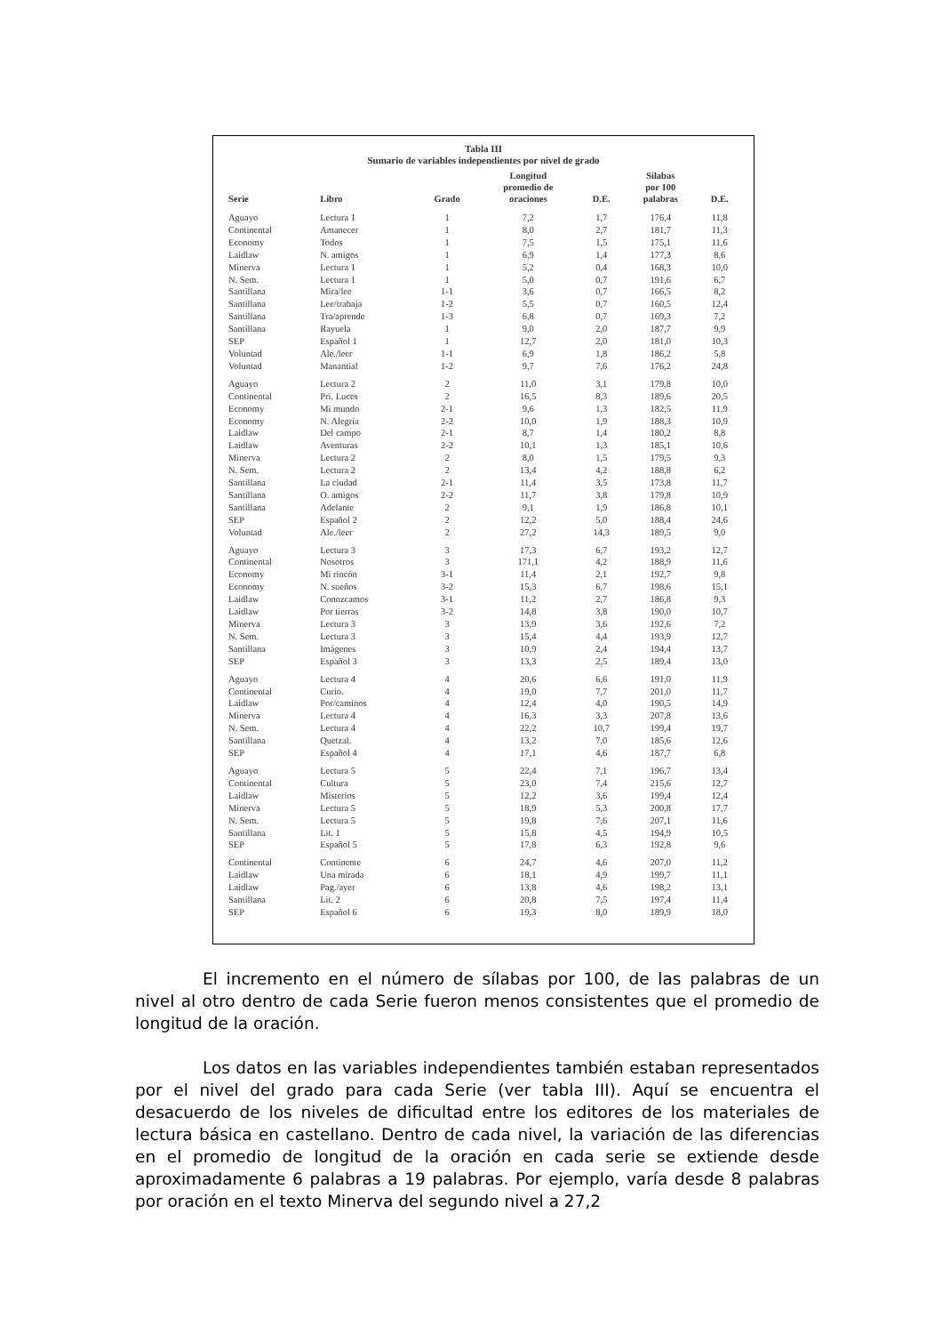Tabla III
Sumario de variables independientes por nivel de grado
| Serie | Libro | Grado | Longitud promedio de oraciones | D.E. | Sílabas por 100 palabras | D.E. |
| --- | --- | --- | --- | --- | --- | --- |
| Aguayo | Lectura 1 | 1 | 7,2 | 1,7 | 176,4 | 11,8 |
| Continental | Amanecer | 1 | 8,0 | 2,7 | 181,7 | 11,3 |
| Economy | Todos | 1 | 7,5 | 1,5 | 175,1 | 11,6 |
| Laidlaw | N. amigos | 1 | 6,9 | 1,4 | 177,3 | 8,6 |
| Minerva | Lectura 1 | 1 | 5,2 | 0,4 | 168,3 | 10,0 |
| N. Sem. | Lectura 1 | 1 | 5,0 | 0,7 | 191,6 | 6,7 |
| Santillana | Mira/lee | 1-1 | 3,6 | 0,7 | 166,5 | 8,2 |
| Santillana | Lee/trabaja | 1-2 | 5,5 | 0,7 | 160,5 | 12,4 |
| Santillana | Tra/aprende | 1-3 | 6,8 | 0,7 | 169,3 | 7,2 |
| Santillana | Rayuela | 1 | 9,0 | 2,0 | 187,7 | 9,9 |
| SEP | Español 1 | 1 | 12,7 | 2,0 | 181,0 | 10,3 |
| Voluntad | Ale./leer | 1-1 | 6,9 | 1,8 | 186,2 | 5,8 |
| Voluntad | Manantial | 1-2 | 9,7 | 7,6 | 176,2 | 24,8 |
| Aguayo | Lectura 2 | 2 | 11,0 | 3,1 | 179,8 | 10,0 |
| Continental | Pri. Luces | 2 | 16,5 | 8,3 | 189,6 | 20,5 |
| Economy | Mi mundo | 2-1 | 9,6 | 1,3 | 182,5 | 11,9 |
| Economy | N. Alegría | 2-2 | 10,0 | 1,9 | 188,3 | 10,9 |
| Laidlaw | Del campo | 2-1 | 8,7 | 1,4 | 180,2 | 8,8 |
| Laidlaw | Aventuras | 2-2 | 10,1 | 1,3 | 185,1 | 10,6 |
| Minerva | Lectura 2 | 2 | 8,0 | 1,5 | 179,5 | 9,3 |
| N. Sem. | Lectura 2 | 2 | 13,4 | 4,2 | 188,8 | 6,2 |
| Santillana | La ciudad | 2-1 | 11,4 | 3,5 | 173,8 | 11,7 |
| Santillana | O. amigos | 2-2 | 11,7 | 3,8 | 179,8 | 10,9 |
| Santillana | Adelante | 2 | 9,1 | 1,9 | 186,8 | 10,1 |
| SEP | Español 2 | 2 | 12,2 | 5,0 | 188,4 | 24,6 |
| Voluntad | Ale./leer | 2 | 27,2 | 14,3 | 189,5 | 9,0 |
| Aguayo | Lectura 3 | 3 | 17,3 | 6,7 | 193,2 | 12,7 |
| Continental | Nosotros | 3 | 171,1 | 4,2 | 188,9 | 11,6 |
| Economy | Mi rincón | 3-1 | 11,4 | 2,1 | 192,7 | 9,8 |
| Economy | N. sueños | 3-2 | 15,3 | 6,7 | 198,6 | 15,1 |
| Laidlaw | Conozcamos | 3-1 | 11,2 | 2,7 | 186,8 | 9,3 |
| Laidlaw | Por tierras | 3-2 | 14,8 | 3,8 | 190,0 | 10,7 |
| Minerva | Lectura 3 | 3 | 13,9 | 3,6 | 192,6 | 7,2 |
| N. Sem. | Lectura 3 | 3 | 15,4 | 4,4 | 193,9 | 12,7 |
| Santillana | Imágenes | 3 | 10,9 | 2,4 | 194,4 | 13,7 |
| SEP | Español 3 | 3 | 13,3 | 2,5 | 189,4 | 13,0 |
| Aguayo | Lectura 4 | 4 | 20,6 | 6,6 | 191,0 | 11,9 |
| Continental | Curio. | 4 | 19,0 | 7,7 | 201,0 | 11,7 |
| Laidlaw | Por/caminos | 4 | 12,4 | 4,0 | 190,5 | 14,9 |
| Minerva | Lectura 4 | 4 | 16,3 | 3,3 | 207,8 | 13,6 |
| N. Sem. | Lectura 4 | 4 | 22,2 | 10,7 | 199,4 | 19,7 |
| Santillana | Quetzal. | 4 | 13,2 | 7,0 | 185,6 | 12,6 |
| SEP | Español 4 | 4 | 17,1 | 4,6 | 187,7 | 6,8 |
| Aguayo | Lectura 5 | 5 | 22,4 | 7,1 | 196,7 | 13,4 |
| Continental | Cultura | 5 | 23,0 | 7,4 | 215,6 | 12,7 |
| Laidlaw | Misterios | 5 | 12,2 | 3,6 | 199,4 | 12,4 |
| Minerva | Lectura 5 | 5 | 18,9 | 5,3 | 200,8 | 17,7 |
| N. Sem. | Lectura 5 | 5 | 19,8 | 7,6 | 207,1 | 11,6 |
| Santillana | Lit. 1 | 5 | 15,8 | 4,5 | 194,9 | 10,5 |
| SEP | Español 5 | 5 | 17,8 | 6,3 | 192,8 | 9,6 |
| Continental | Continente | 6 | 24,7 | 4,6 | 207,0 | 11,2 |
| Laidlaw | Una mirada | 6 | 18,1 | 4,9 | 199,7 | 11,1 |
| Laidlaw | Pag./ayer | 6 | 13,8 | 4,6 | 198,2 | 13,1 |
| Santillana | Lit. 2 | 6 | 20,8 | 7,5 | 197,4 | 11,4 |
| SEP | Español 6 | 6 | 19,3 | 8,0 | 189,9 | 18,0 |
El incremento en el número de sílabas por 100, de las palabras de un nivel al otro dentro de cada Serie fueron menos consistentes que el promedio de longitud de la oración.
Los datos en las variables independientes también estaban representados por el nivel del grado para cada Serie (ver tabla III). Aquí se encuentra el desacuerdo de los niveles de dificultad entre los editores de los materiales de lectura básica en castellano. Dentro de cada nivel, la variación de las diferencias en el promedio de longitud de la oración en cada serie se extiende desde aproximadamente 6 palabras a 19 palabras. Por ejemplo, varía desde 8 palabras por oración en el texto Minerva del segundo nivel a 27,2